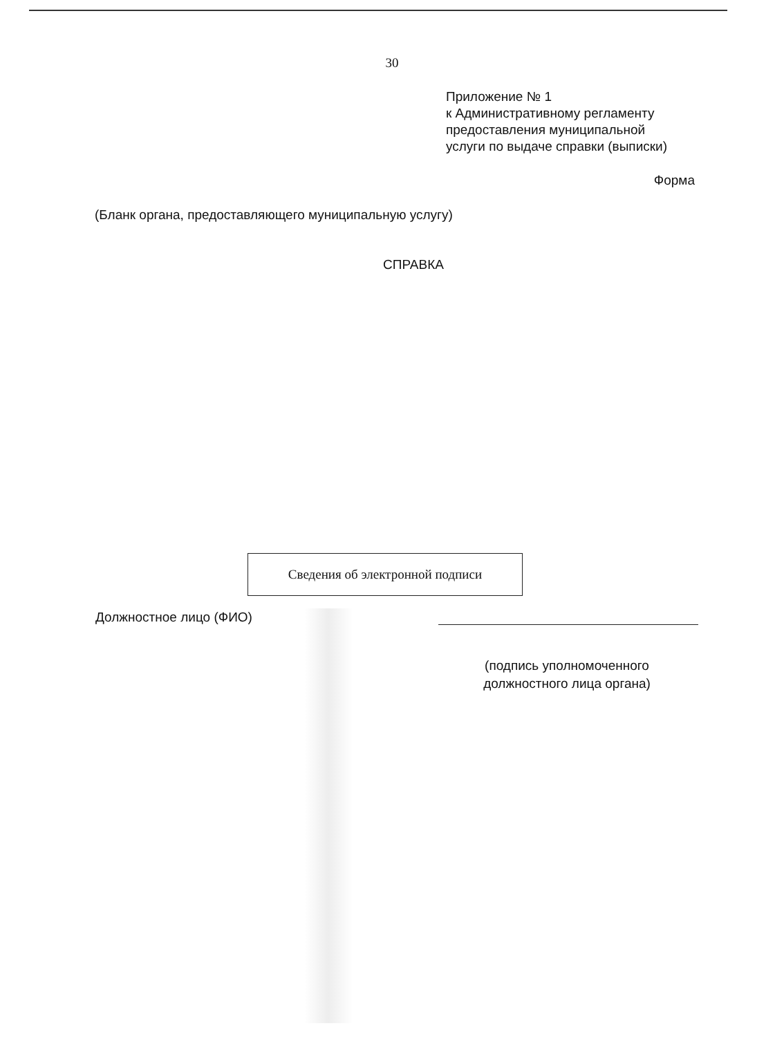30
Приложение № 1
к Административному регламенту
предоставления муниципальной
услуги по выдаче справки (выписки)
Форма
(Бланк органа, предоставляющего муниципальную услугу)
СПРАВКА
Сведения об электронной подписи
Должностное лицо (ФИО)
(подпись уполномоченного должностного лица органа)